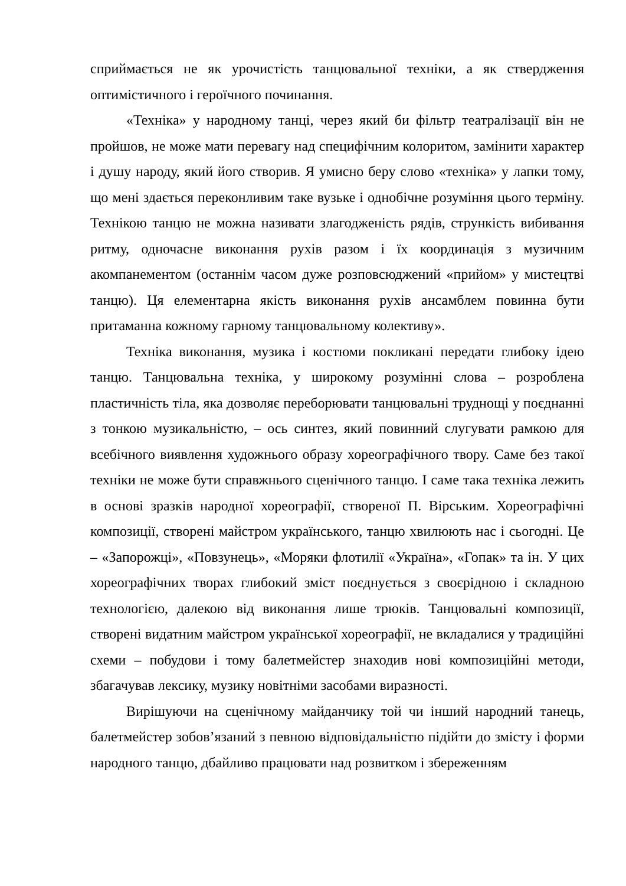сприймається не як урочистість танцювальної техніки, а як ствердження оптимістичного і героїчного починання.
«Техніка» у народному танці, через який би фільтр театралізації він не пройшов, не може мати перевагу над специфічним колоритом, замінити характер і душу народу, який його створив. Я умисно беру слово «техніка» у лапки тому, що мені здається переконливим таке вузьке і однобічне розуміння цього терміну. Технікою танцю не можна називати злагодженість рядів, стрункість вибивання ритму, одночасне виконання рухів разом і їх координація з музичним акомпанементом (останнім часом дуже розповсюджений «прийом» у мистецтві танцю). Ця елементарна якість виконання рухів ансамблем повинна бути притаманна кожному гарному танцювальному колективу».
Техніка виконання, музика і костюми покликані передати глибоку ідею танцю. Танцювальна техніка, у широкому розумінні слова – розроблена пластичність тіла, яка дозволяє переборювати танцювальні труднощі у поєднанні з тонкою музикальністю, – ось синтез, який повинний слугувати рамкою для всебічного виявлення художнього образу хореографічного твору. Саме без такої техніки не може бути справжнього сценічного танцю. І саме така техніка лежить в основі зразків народної хореографії, створеної П. Вірським. Хореографічні композиції, створені майстром українського, танцю хвилюють нас і сьогодні. Це – «Запорожці», «Повзунець», «Моряки флотилії «Україна», «Гопак» та ін. У цих хореографічних творах глибокий зміст поєднується з своєрідною і складною технологією, далекою від виконання лише трюків. Танцювальні композиції, створені видатним майстром української хореографії, не вкладалися у традиційні схеми – побудови і тому балетмейстер знаходив нові композиційні методи, збагачував лексику, музику новітніми засобами виразності.
Вирішуючи на сценічному майданчику той чи інший народний танець, балетмейстер зобов’язаний з певною відповідальністю підійти до змісту і форми народного танцю, дбайливо працювати над розвитком і збереженням